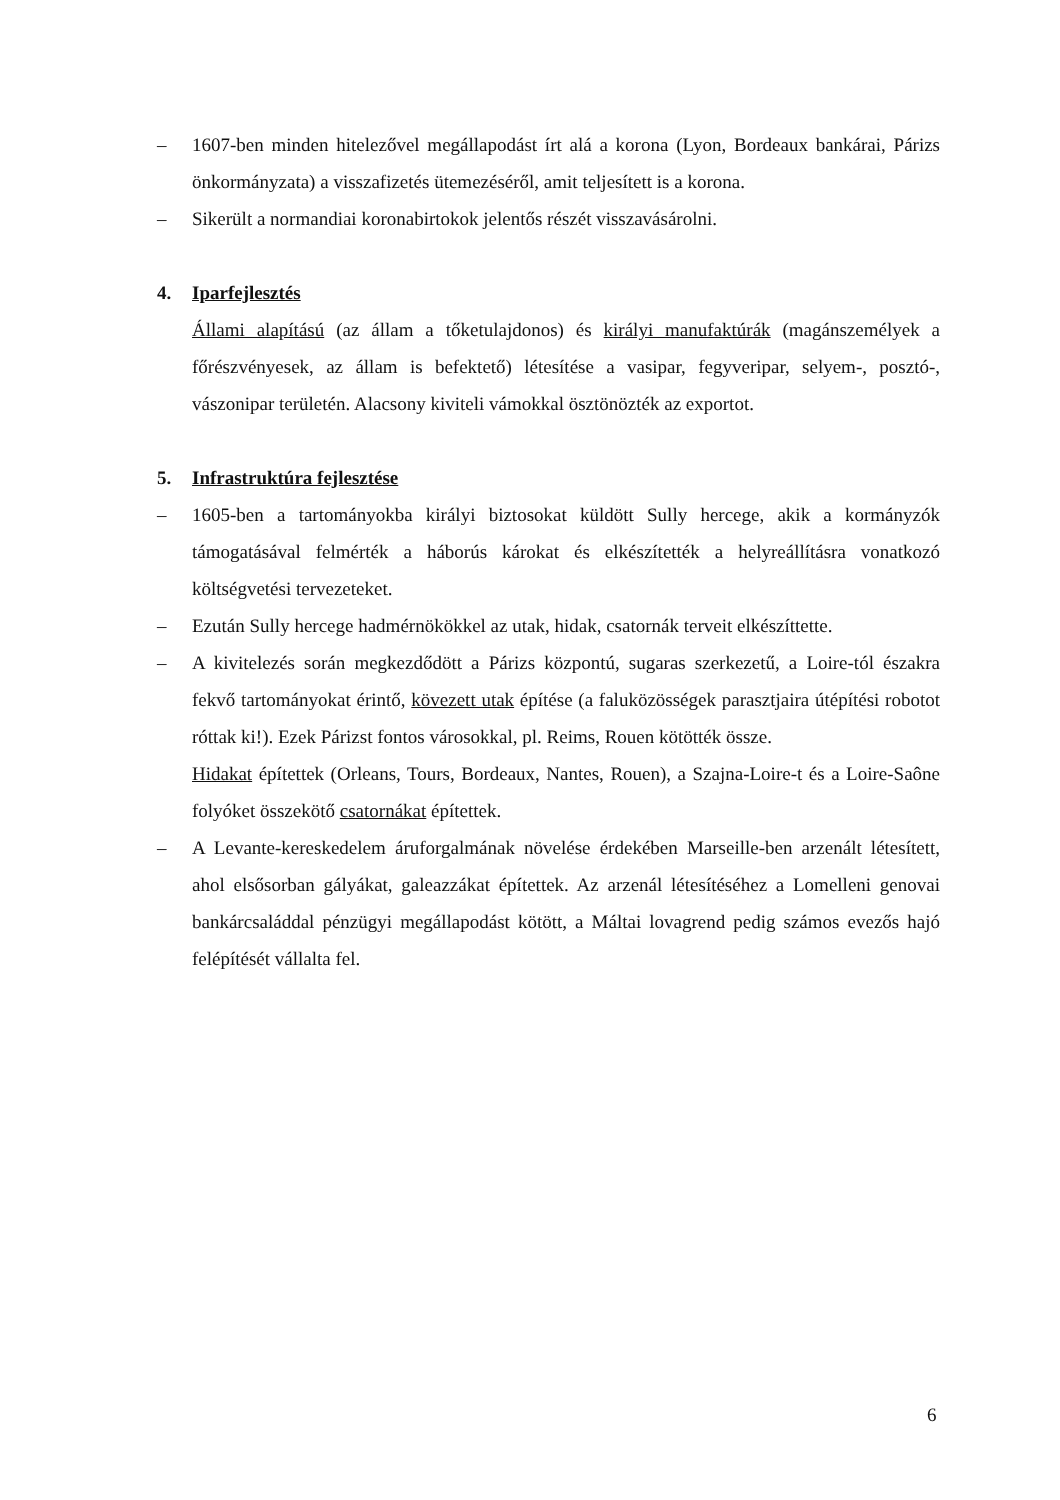– 1607-ben minden hitelezővel megállapodást írt alá a korona (Lyon, Bordeaux bankárai, Párizs önkormányzata) a visszafizetés ütemezéséről, amit teljesített is a korona.
– Sikerült a normandiai koronabirtokok jelentős részét visszavásárolni.
4. Iparfejlesztés
Állami alapítású (az állam a tőketulajdonos) és királyi manufaktúrák (magánszemélyek a főrészvényesek, az állam is befektető) létesítése a vasipar, fegyveripar, selyem-, posztó-, vászonipar területén. Alacsony kiviteli vámokkal ösztönözték az exportot.
5. Infrastruktúra fejlesztése
– 1605-ben a tartományokba királyi biztosokat küldött Sully hercege, akik a kormányzók támogatásával felmérték a háborús károkat és elkészítették a helyreállításra vonatkozó költségvetési tervezeteket.
– Ezután Sully hercege hadmérnökökkel az utak, hidak, csatornák terveit elkészíttette.
– A kivitelezés során megkezdődött a Párizs központú, sugaras szerkezetű, a Loire-tól északra fekvő tartományokat érintő, kövezett utak építése (a faluközösségek parasztjaira útépítési robotot róttak ki!). Ezek Párizst fontos városokkal, pl. Reims, Rouen kötötték össze.
Hidakat építettek (Orleans, Tours, Bordeaux, Nantes, Rouen), a Szajna-Loire-t és a Loire-Saône folyóket összekötő csatornákat építettek.
– A Levante-kereskedelem áruforgalmának növelése érdekében Marseille-ben arzenált létesített, ahol elsősorban gályákat, galeazzákat építettek. Az arzenál létesítéséhez a Lomelleni genovai bankárcsaláddal pénzügyi megállapodást kötött, a Máltai lovagrend pedig számos evezős hajó felépítését vállalta fel.
6